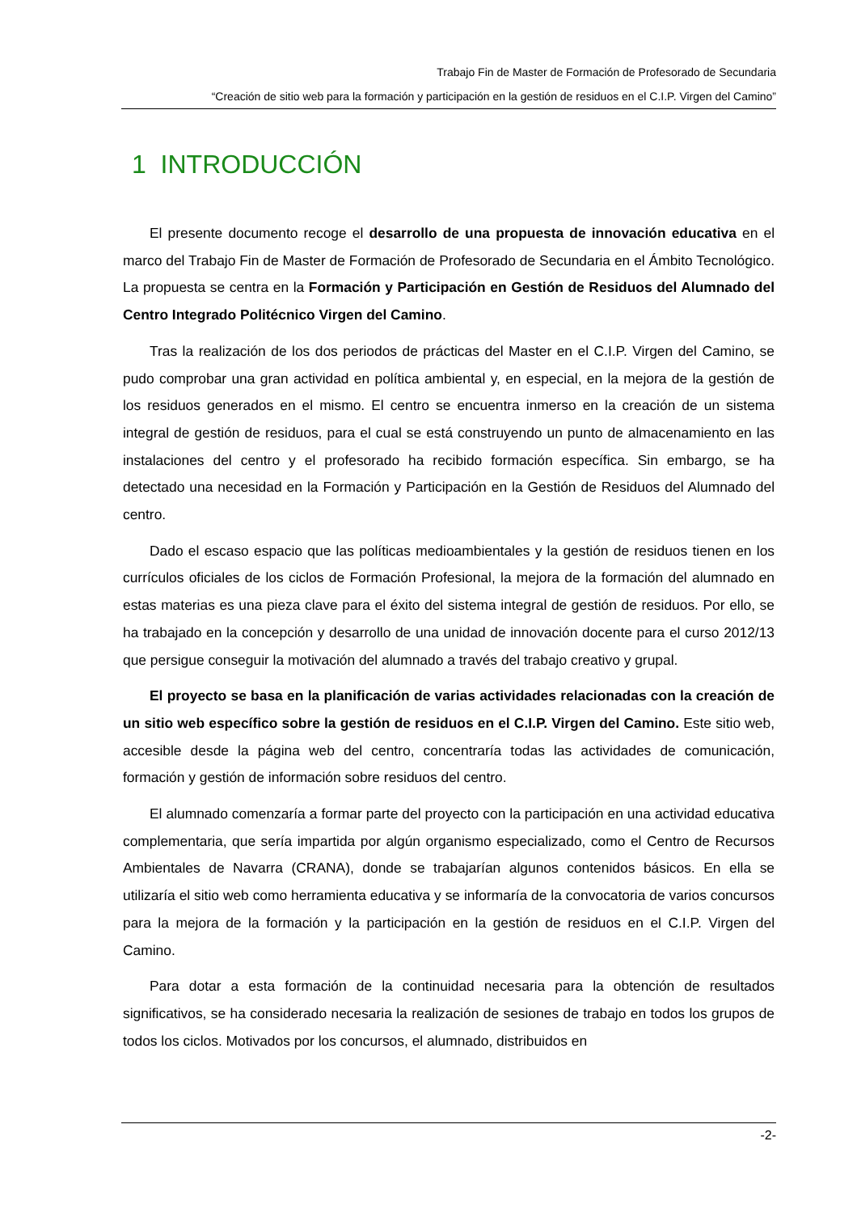Trabajo Fin de Master de Formación de Profesorado de Secundaria
“Creación de sitio web para la formación y participación en la gestión de residuos en el C.I.P. Virgen del Camino”
1 INTRODUCCIÓN
El presente documento recoge el desarrollo de una propuesta de innovación educativa en el marco del Trabajo Fin de Master de Formación de Profesorado de Secundaria en el Ámbito Tecnológico. La propuesta se centra en la Formación y Participación en Gestión de Residuos del Alumnado del Centro Integrado Politécnico Virgen del Camino.
Tras la realización de los dos periodos de prácticas del Master en el C.I.P. Virgen del Camino, se pudo comprobar una gran actividad en política ambiental y, en especial, en la mejora de la gestión de los residuos generados en el mismo. El centro se encuentra inmerso en la creación de un sistema integral de gestión de residuos, para el cual se está construyendo un punto de almacenamiento en las instalaciones del centro y el profesorado ha recibido formación específica. Sin embargo, se ha detectado una necesidad en la Formación y Participación en la Gestión de Residuos del Alumnado del centro.
Dado el escaso espacio que las políticas medioambientales y la gestión de residuos tienen en los currículos oficiales de los ciclos de Formación Profesional, la mejora de la formación del alumnado en estas materias es una pieza clave para el éxito del sistema integral de gestión de residuos. Por ello, se ha trabajado en la concepción y desarrollo de una unidad de innovación docente para el curso 2012/13 que persigue conseguir la motivación del alumnado a través del trabajo creativo y grupal.
El proyecto se basa en la planificación de varias actividades relacionadas con la creación de un sitio web específico sobre la gestión de residuos en el C.I.P. Virgen del Camino. Este sitio web, accesible desde la página web del centro, concentraría todas las actividades de comunicación, formación y gestión de información sobre residuos del centro.
El alumnado comenzaría a formar parte del proyecto con la participación en una actividad educativa complementaria, que sería impartida por algún organismo especializado, como el Centro de Recursos Ambientales de Navarra (CRANA), donde se trabajarían algunos contenidos básicos. En ella se utilizaría el sitio web como herramienta educativa y se informaría de la convocatoria de varios concursos para la mejora de la formación y la participación en la gestión de residuos en el C.I.P. Virgen del Camino.
Para dotar a esta formación de la continuidad necesaria para la obtención de resultados significativos, se ha considerado necesaria la realización de sesiones de trabajo en todos los grupos de todos los ciclos. Motivados por los concursos, el alumnado, distribuidos en
-2-